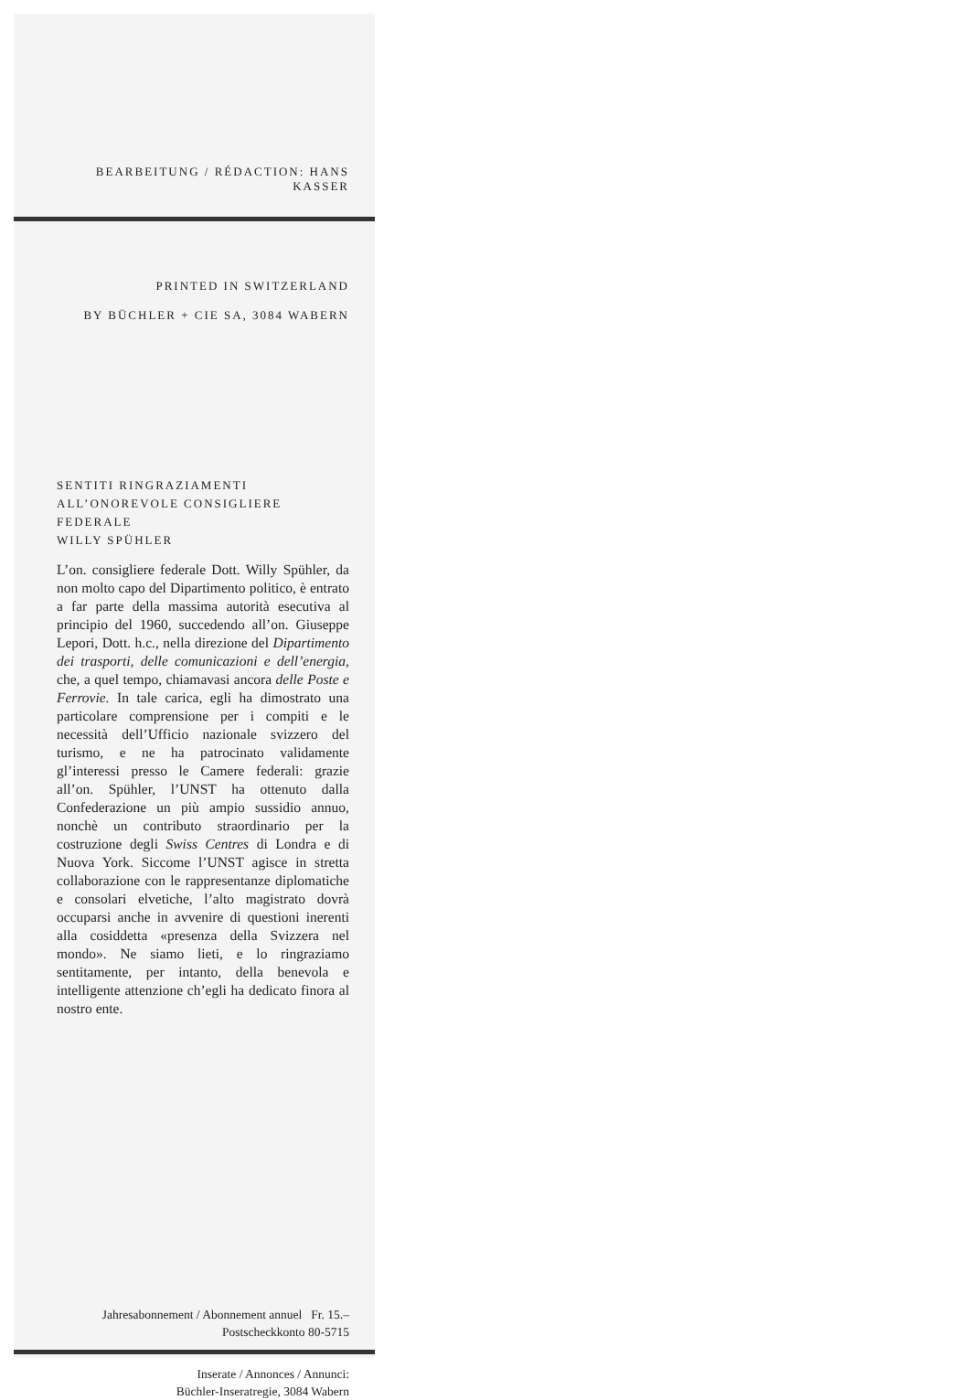BEARBEITUNG / RÉDACTION: HANS KASSER
PRINTED IN SWITZERLAND
BY BÜCHLER + CIE SA, 3084 WABERN
SENTITI RINGRAZIAMENTI
ALL’ONOREVOLE CONSIGLIERE FEDERALE
WILLY SPÜHLER
L’on. consigliere federale Dott. Willy Spühler, da non molto capo del Dipartimento politico, è entrato a far parte della massima autorità esecutiva al principio del 1960, succedendo all’on. Giuseppe Lepori, Dott. h.c., nella direzione del Dipartimento dei trasporti, delle comunicazioni e dell’energia, che, a quel tempo, chiamavasi ancora delle Poste e Ferrovie. In tale carica, egli ha dimostrato una particolare comprensione per i compiti e le necessità dell’Ufficio nazionale svizzero del turismo, e ne ha patrocinato validamente gl’interessi presso le Camere federali: grazie all’on. Spühler, l’UNST ha ottenuto dalla Confederazione un più ampio sussidio annuo, nonchè un contributo straordinario per la costruzione degli Swiss Centres di Londra e di Nuova York. Siccome l’UNST agisce in stretta collaborazione con le rappresentanze diplomatiche e consolari elvetiche, l’alto magistrato dovrà occuparsi anche in avvenire di questioni inerenti alla cosiddetta «presenza della Svizzera nel mondo». Ne siamo lieti, e lo ringraziamo sentitamente, per intanto, della benevola e intelligente attenzione ch’egli ha dedicato finora al nostro ente.
Jahresabonnement / Abonnement annuel Fr. 15.–
Postscheckkonto 80-5715
Inserate / Annonces / Annunci:
Büchler-Inseratregie, 3084 Wabern